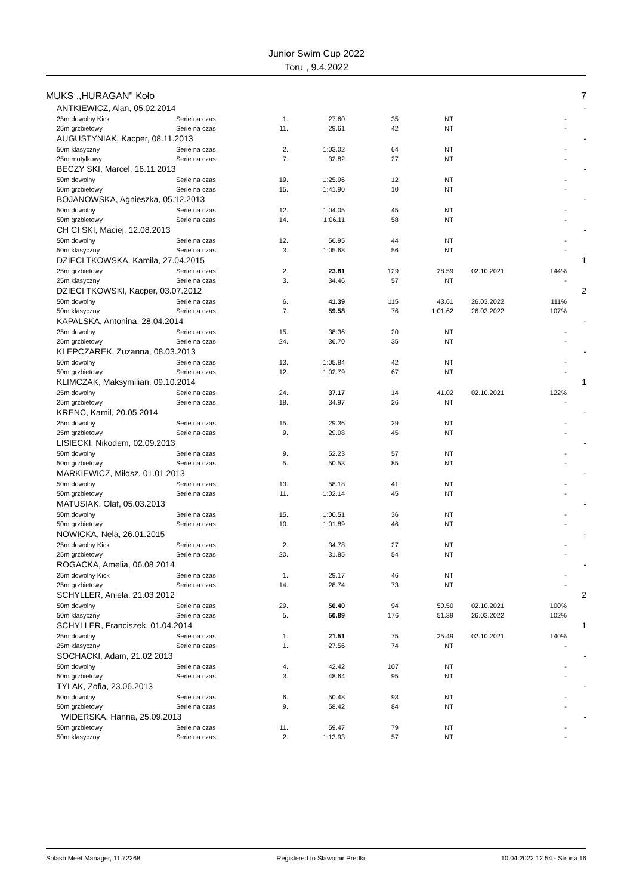Junior Swim Cup 2022
Toru , 9.4.2022
| MUKS ,,HURAGAN'' Koło | | | | | | | | | 7 |
| | ANTKIEWICZ, Alan, 05.02.2014 | | | | | | | | - |
| | 25m dowolny Kick | Serie na czas | 1. | 27.60 | 35 | NT | | - | |
| | 25m grzbietowy | Serie na czas | 11. | 29.61 | 42 | NT | | - | |
| | AUGUSTYNIAK, Kacper, 08.11.2013 | | | | | | | | - |
| | 50m klasyczny | Serie na czas | 2. | 1:03.02 | 64 | NT | | - | |
| | 25m motylkowy | Serie na czas | 7. | 32.82 | 27 | NT | | - | |
| | BECZY SKI, Marcel, 16.11.2013 | | | | | | | | - |
| | 50m dowolny | Serie na czas | 19. | 1:25.96 | 12 | NT | | - | |
| | 50m grzbietowy | Serie na czas | 15. | 1:41.90 | 10 | NT | | - | |
| | BOJANOWSKA, Agnieszka, 05.12.2013 | | | | | | | | - |
| | 50m dowolny | Serie na czas | 12. | 1:04.05 | 45 | NT | | - | |
| | 50m grzbietowy | Serie na czas | 14. | 1:06.11 | 58 | NT | | - | |
| | CH CI SKI, Maciej, 12.08.2013 | | | | | | | | - |
| | 50m dowolny | Serie na czas | 12. | 56.95 | 44 | NT | | - | |
| | 50m klasyczny | Serie na czas | 3. | 1:05.68 | 56 | NT | | - | |
| | DZIECI TKOWSKA, Kamila, 27.04.2015 | | | | | | | | 1 |
| | 25m grzbietowy | Serie na czas | 2. | 23.81 | 129 | 28.59 | 02.10.2021 | 144% | |
| | 25m klasyczny | Serie na czas | 3. | 34.46 | 57 | NT | | - | |
| | DZIECI TKOWSKI, Kacper, 03.07.2012 | | | | | | | | 2 |
| | 50m dowolny | Serie na czas | 6. | 41.39 | 115 | 43.61 | 26.03.2022 | 111% | |
| | 50m klasyczny | Serie na czas | 7. | 59.58 | 76 | 1:01.62 | 26.03.2022 | 107% | |
| | KAPALSKA, Antonina, 28.04.2014 | | | | | | | | - |
| | 25m dowolny | Serie na czas | 15. | 38.36 | 20 | NT | | - | |
| | 25m grzbietowy | Serie na czas | 24. | 36.70 | 35 | NT | | - | |
| | KLEPCZAREK, Zuzanna, 08.03.2013 | | | | | | | | - |
| | 50m dowolny | Serie na czas | 13. | 1:05.84 | 42 | NT | | - | |
| | 50m grzbietowy | Serie na czas | 12. | 1:02.79 | 67 | NT | | - | |
| | KLIMCZAK, Maksymilian, 09.10.2014 | | | | | | | | 1 |
| | 25m dowolny | Serie na czas | 24. | 37.17 | 14 | 41.02 | 02.10.2021 | 122% | |
| | 25m grzbietowy | Serie na czas | 18. | 34.97 | 26 | NT | | - | |
| | KRENC, Kamil, 20.05.2014 | | | | | | | | - |
| | 25m dowolny | Serie na czas | 15. | 29.36 | 29 | NT | | - | |
| | 25m grzbietowy | Serie na czas | 9. | 29.08 | 45 | NT | | - | |
| | LISIECKI, Nikodem, 02.09.2013 | | | | | | | | - |
| | 50m dowolny | Serie na czas | 9. | 52.23 | 57 | NT | | - | |
| | 50m grzbietowy | Serie na czas | 5. | 50.53 | 85 | NT | | - | |
| | MARKIEWICZ, Miłosz, 01.01.2013 | | | | | | | | - |
| | 50m dowolny | Serie na czas | 13. | 58.18 | 41 | NT | | - | |
| | 50m grzbietowy | Serie na czas | 11. | 1:02.14 | 45 | NT | | - | |
| | MATUSIAK, Olaf, 05.03.2013 | | | | | | | | - |
| | 50m dowolny | Serie na czas | 15. | 1:00.51 | 36 | NT | | - | |
| | 50m grzbietowy | Serie na czas | 10. | 1:01.89 | 46 | NT | | - | |
| | NOWICKA, Nela, 26.01.2015 | | | | | | | | - |
| | 25m dowolny Kick | Serie na czas | 2. | 34.78 | 27 | NT | | - | |
| | 25m grzbietowy | Serie na czas | 20. | 31.85 | 54 | NT | | - | |
| | ROGACKA, Amelia, 06.08.2014 | | | | | | | | - |
| | 25m dowolny Kick | Serie na czas | 1. | 29.17 | 46 | NT | | - | |
| | 25m grzbietowy | Serie na czas | 14. | 28.74 | 73 | NT | | - | |
| | SCHYLLER, Aniela, 21.03.2012 | | | | | | | | 2 |
| | 50m dowolny | Serie na czas | 29. | 50.40 | 94 | 50.50 | 02.10.2021 | 100% | |
| | 50m klasyczny | Serie na czas | 5. | 50.89 | 176 | 51.39 | 26.03.2022 | 102% | |
| | SCHYLLER, Franciszek, 01.04.2014 | | | | | | | | 1 |
| | 25m dowolny | Serie na czas | 1. | 21.51 | 75 | 25.49 | 02.10.2021 | 140% | |
| | 25m klasyczny | Serie na czas | 1. | 27.56 | 74 | NT | | - | |
| | SOCHACKI, Adam, 21.02.2013 | | | | | | | | - |
| | 50m dowolny | Serie na czas | 4. | 42.42 | 107 | NT | | - | |
| | 50m grzbietowy | Serie na czas | 3. | 48.64 | 95 | NT | | - | |
| | TYLAK, Zofia, 23.06.2013 | | | | | | | | - |
| | 50m dowolny | Serie na czas | 6. | 50.48 | 93 | NT | | - | |
| | 50m grzbietowy | Serie na czas | 9. | 58.42 | 84 | NT | | - | |
| | WIDERSKA, Hanna, 25.09.2013 | | | | | | | | - |
| | 50m grzbietowy | Serie na czas | 11. | 59.47 | 79 | NT | | - | |
| | 50m klasyczny | Serie na czas | 2. | 1:13.93 | 57 | NT | | - | |
Splash Meet Manager, 11.72268 Registered to Slawomir Predki 10.04.2022 12:54 - Strona 16